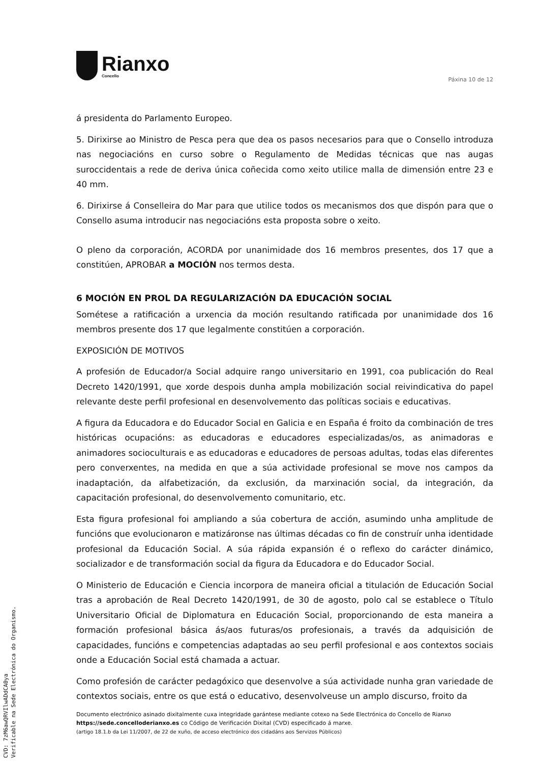Rianxo
Concello
Páxina 10 de 12
á presidenta do Parlamento Europeo.
5. Dirixirse ao Ministro de Pesca pera que dea os pasos necesarios para que o Consello introduza nas negociacións en curso sobre o Regulamento de Medidas técnicas que nas augas suroccidentais a rede de deriva única coñecida como xeito utilice malla de dimensión entre 23 e 40 mm.
6. Dirixirse á Conselleira do Mar para que utilice todos os mecanismos dos que dispón para que o Consello asuma introducir nas negociacións esta proposta sobre o xeito.
O pleno da corporación, ACORDA por unanimidade dos 16 membros presentes, dos 17 que a constitúen, APROBAR a MOCIÓN nos termos desta.
6 MOCIÓN EN PROL DA REGULARIZACIÓN DA EDUCACIÓN SOCIAL
Sométese a ratificación a urxencia da moción resultando ratificada por unanimidade dos 16 membros presente dos 17 que legalmente constitúen a corporación.
EXPOSICIÓN DE MOTIVOS
A profesión de Educador/a Social adquire rango universitario en 1991, coa publicación do Real Decreto 1420/1991, que xorde despois dunha ampla mobilización social reivindicativa do papel relevante deste perfil profesional en desenvolvemento das políticas sociais e educativas.
A figura da Educadora e do Educador Social en Galicia e en España é froito da combinación de tres históricas ocupacións: as educadoras e educadores especializadas/os, as animadoras e animadores socioculturais e as educadoras e educadores de persoas adultas, todas elas diferentes pero converxentes, na medida en que a súa actividade profesional se move nos campos da inadaptación, da alfabetización, da exclusión, da marxinación social, da integración, da capacitación profesional, do desenvolvemento comunitario, etc.
Esta figura profesional foi ampliando a súa cobertura de acción, asumindo unha amplitude de funcións que evolucionaron e matizáronse nas últimas décadas co fin de construír unha identidade profesional da Educación Social. A súa rápida expansión é o reflexo do carácter dinámico, socializador e de transformación social da figura da Educadora e do Educador Social.
O Ministerio de Educación e Ciencia incorpora de maneira oficial a titulación de Educación Social tras a aprobación de Real Decreto 1420/1991, de 30 de agosto, polo cal se establece o Título Universitario Oficial de Diplomatura en Educación Social, proporcionando de esta maneira a formación profesional básica ás/aos futuras/os profesionais, a través da adquisición de capacidades, funcións e competencias adaptadas ao seu perfil profesional e aos contextos sociais onde a Educación Social está chamada a actuar.
Como profesión de carácter pedagóxico que desenvolve a súa actividade nunha gran variedade de contextos sociais, entre os que está o educativo, desenvolveuse un amplo discurso, froito da
Documento electrónico asinado dixitalmente cuxa integridade garántese mediante cotexo na Sede Electrónica do Concello de Rianxo https://sede.concelloderianxo.es co Código de Verificación Dixital (CVD) especificado á marxe.
(artigo 18.1.b da Lei 11/2007, de 22 de xuño, de acceso electrónico dos cidadáns aos Servizos Públicos)
CVD: 7zM6awQRVIlwADdCA0ya
Verificable na Sede Electrónica do Organismo.